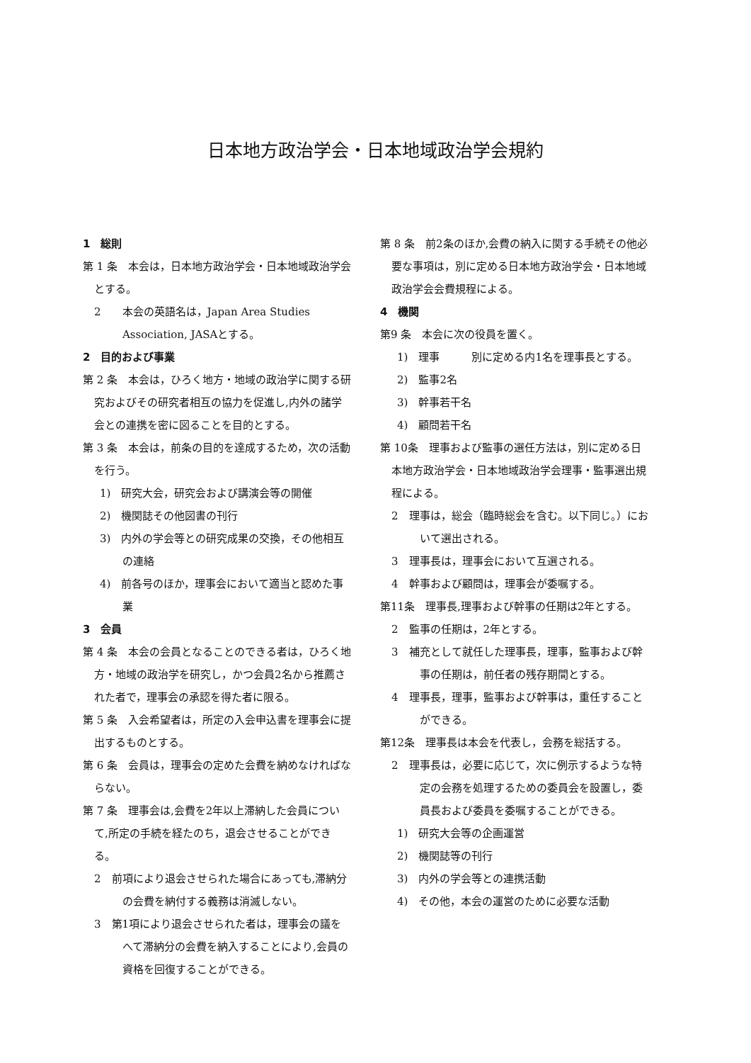日本地方政治学会・日本地域政治学会規約
1　総則
第 1 条　本会は，日本地方政治学会・日本地域政治学会とする。
2　　本会の英語名は，Japan Area Studies Association, JASAとする。
2　目的および事業
第 2 条　本会は，ひろく地方・地域の政治学に関する研究およびその研究者相互の協力を促進し,内外の諸学会との連携を密に図ることを目的とする。
第 3 条　本会は，前条の目的を達成するため，次の活動を行う。
1)　研究大会，研究会および講演会等の開催
2)　機関誌その他図書の刊行
3)　内外の学会等との研究成果の交換，その他相互の連絡
4)　前各号のほか，理事会において適当と認めた事業
3　会員
第 4 条　本会の会員となることのできる者は，ひろく地方・地域の政治学を研究し，かつ会員2名から推薦された者で，理事会の承認を得た者に限る。
第 5 条　入会希望者は，所定の入会申込書を理事会に提出するものとする。
第 6 条　会員は，理事会の定めた会費を納めなければならない。
第 7 条　理事会は,会費を2年以上滞納した会員について,所定の手続を経たのち，退会させることができる。
2　前項により退会させられた場合にあっても,滞納分の会費を納付する義務は消滅しない。
3　第1項により退会させられた者は，理事会の議をへて滞納分の会費を納入することにより,会員の資格を回復することができる。
第 8 条　前2条のほか,会費の納入に関する手続その他必要な事項は，別に定める日本地方政治学会・日本地域政治学会会費規程による。
4　機関
第9 条　本会に次の役員を置く。
1)　理事　　　別に定める内1名を理事長とする。
2)　監事2名
3)　幹事若干名
4)　顧問若干名
第 10条　理事および監事の選任方法は，別に定める日本地方政治学会・日本地域政治学会理事・監事選出規程による。
2　理事は，総会（臨時総会を含む。以下同じ。）において選出される。
3　理事長は，理事会において互選される。
4　幹事および顧問は，理事会が委嘱する。
第11条　理事長,理事および幹事の任期は2年とする。
2　監事の任期は，2年とする。
3　補充として就任した理事長，理事，監事および幹事の任期は，前任者の残存期間とする。
4　理事長，理事，監事および幹事は，重任することができる。
第12条　理事長は本会を代表し，会務を総括する。
2　理事長は，必要に応じて，次に例示するような特定の会務を処理するための委員会を設置し，委員長および委員を委嘱することができる。
1)　研究大会等の企画運営
2)　機関誌等の刊行
3)　内外の学会等との連携活動
4)　その他，本会の運営のために必要な活動